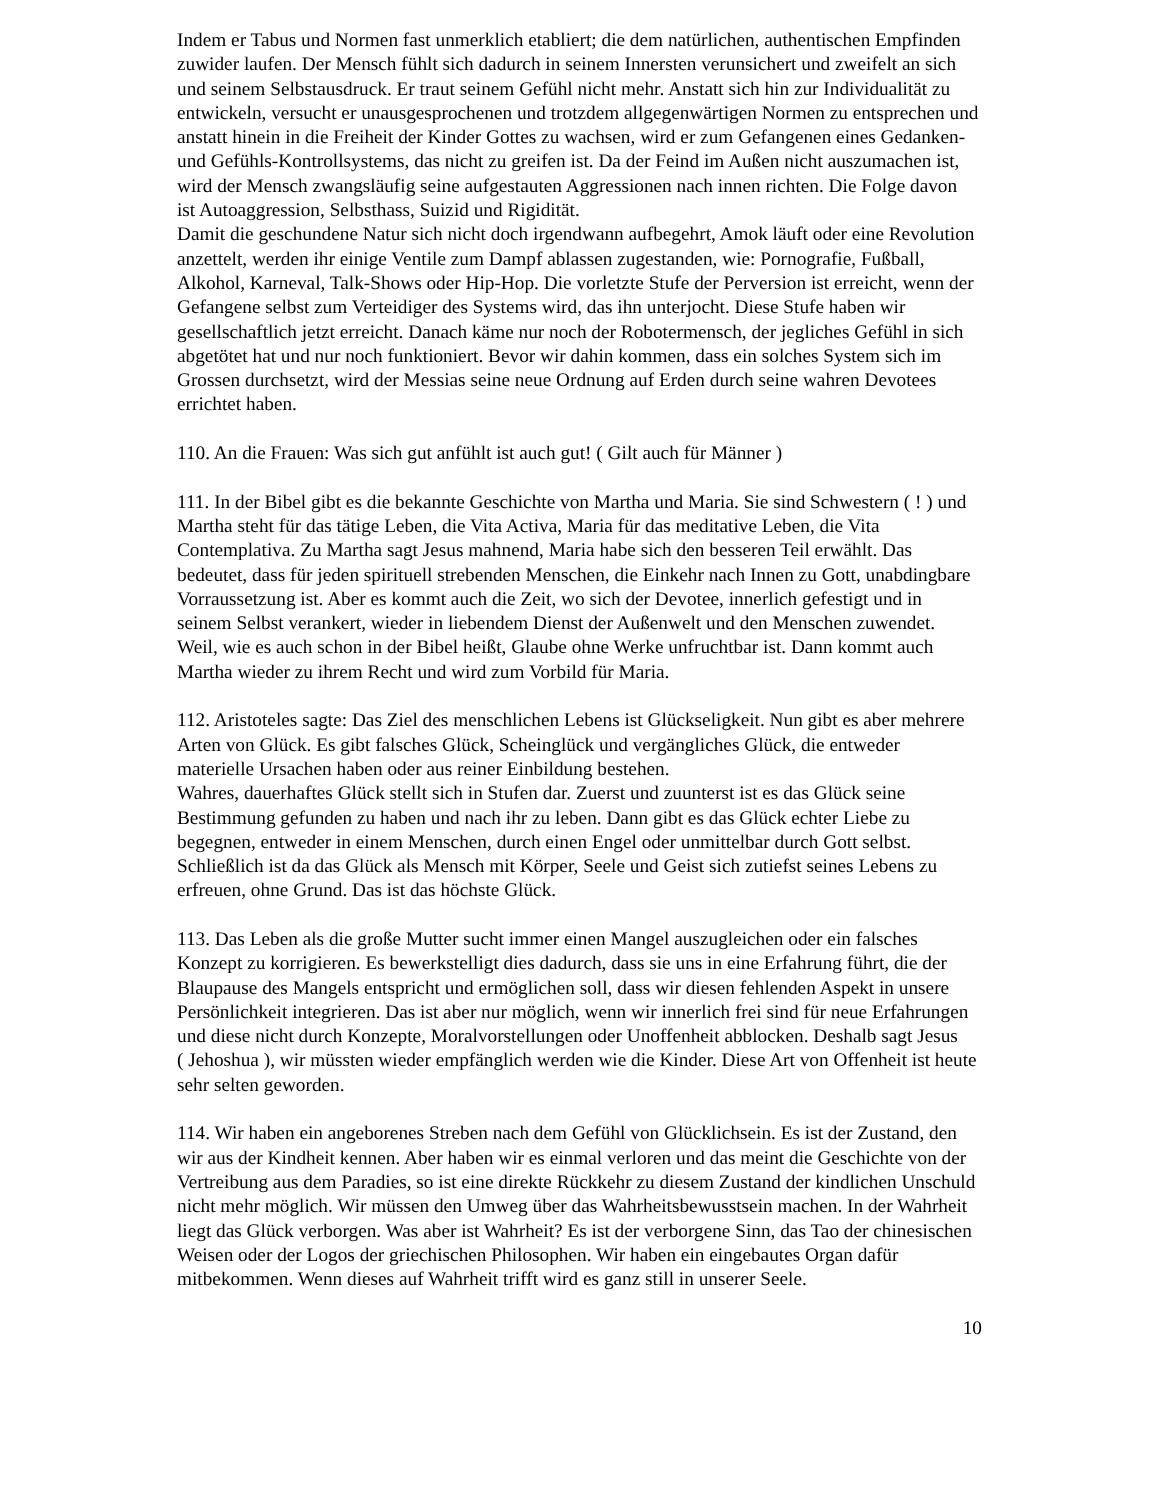Indem er Tabus und Normen fast unmerklich etabliert; die dem natürlichen, authentischen Empfinden zuwider laufen. Der Mensch fühlt sich dadurch in seinem Innersten verunsichert und zweifelt an sich und seinem Selbstausdruck. Er traut seinem Gefühl nicht mehr. Anstatt sich hin zur Individualität zu entwickeln, versucht er unausgesprochenen und trotzdem allgegenwärtigen Normen zu entsprechen und anstatt hinein in die Freiheit der Kinder Gottes zu wachsen, wird er zum Gefangenen eines Gedanken- und Gefühls-Kontrollsystems, das nicht zu greifen ist. Da der Feind im Außen nicht auszumachen ist, wird der Mensch zwangsläufig seine aufgestauten Aggressionen nach innen richten. Die Folge davon ist Autoaggression, Selbsthass, Suizid und Rigidität.
Damit die geschundene Natur sich nicht doch irgendwann aufbegehrt, Amok läuft oder eine Revolution anzettelt, werden ihr einige Ventile zum Dampf ablassen zugestanden, wie: Pornografie, Fußball, Alkohol, Karneval, Talk-Shows oder Hip-Hop. Die vorletzte Stufe der Perversion ist erreicht, wenn der Gefangene selbst zum Verteidiger des Systems wird, das ihn unterjocht. Diese Stufe haben wir gesellschaftlich jetzt erreicht. Danach käme nur noch der Robotermensch, der jegliches Gefühl in sich abgetötet hat und nur noch funktioniert. Bevor wir dahin kommen, dass ein solches System sich im Grossen durchsetzt, wird der Messias seine neue Ordnung auf Erden durch seine wahren Devotees errichtet haben.
110. An die Frauen: Was sich gut anfühlt ist auch gut! ( Gilt auch für Männer )
111. In der Bibel gibt es die bekannte Geschichte von Martha und Maria. Sie sind Schwestern ( ! ) und Martha steht für das tätige Leben, die Vita Activa, Maria für das meditative Leben, die Vita Contemplativa. Zu Martha sagt Jesus mahnend, Maria habe sich den besseren Teil erwählt. Das bedeutet, dass für jeden spirituell strebenden Menschen, die Einkehr nach Innen zu Gott, unabdingbare Vorraussetzung ist. Aber es kommt auch die Zeit, wo sich der Devotee, innerlich gefestigt und in seinem Selbst verankert, wieder in liebendem Dienst der Außenwelt und den Menschen zuwendet. Weil, wie es auch schon in der Bibel heißt, Glaube ohne Werke unfruchtbar ist. Dann kommt auch Martha wieder zu ihrem Recht und wird zum Vorbild für Maria.
112. Aristoteles sagte: Das Ziel des menschlichen Lebens ist Glückseligkeit. Nun gibt es aber mehrere Arten von Glück. Es gibt falsches Glück, Scheinglück und vergängliches Glück, die entweder materielle Ursachen haben oder aus reiner Einbildung bestehen.
Wahres, dauerhaftes Glück stellt sich in Stufen dar. Zuerst und zuunterst ist es das Glück seine Bestimmung gefunden zu haben und nach ihr zu leben. Dann gibt es das Glück echter Liebe zu begegnen, entweder in einem Menschen, durch einen Engel oder unmittelbar durch Gott selbst. Schließlich ist da das Glück als Mensch mit Körper, Seele und Geist sich zutiefst seines Lebens zu erfreuen, ohne Grund. Das ist das höchste Glück.
113. Das Leben als die große Mutter sucht immer einen Mangel auszugleichen oder ein falsches Konzept zu korrigieren. Es bewerkstelligt dies dadurch, dass sie uns in eine Erfahrung führt, die der Blaupause des Mangels entspricht und ermöglichen soll, dass wir diesen fehlenden Aspekt in unsere Persönlichkeit integrieren. Das ist aber nur möglich, wenn wir innerlich frei sind für neue Erfahrungen und diese nicht durch Konzepte, Moralvorstellungen oder Unoffenheit abblocken. Deshalb sagt Jesus
( Jehoshua ), wir müssten wieder empfänglich werden wie die Kinder. Diese Art von Offenheit ist heute sehr selten geworden.
114. Wir haben ein angeborenes Streben nach dem Gefühl von Glücklichsein. Es ist der Zustand, den wir aus der Kindheit kennen. Aber haben wir es einmal verloren und das meint die Geschichte von der Vertreibung aus dem Paradies, so ist eine direkte Rückkehr zu diesem Zustand der kindlichen Unschuld nicht mehr möglich. Wir müssen den Umweg über das Wahrheitsbewusstsein machen. In der Wahrheit liegt das Glück verborgen. Was aber ist Wahrheit? Es ist der verborgene Sinn, das Tao der chinesischen Weisen oder der Logos der griechischen Philosophen. Wir haben ein eingebautes Organ dafür mitbekommen. Wenn dieses auf Wahrheit trifft wird es ganz still in unserer Seele.
10